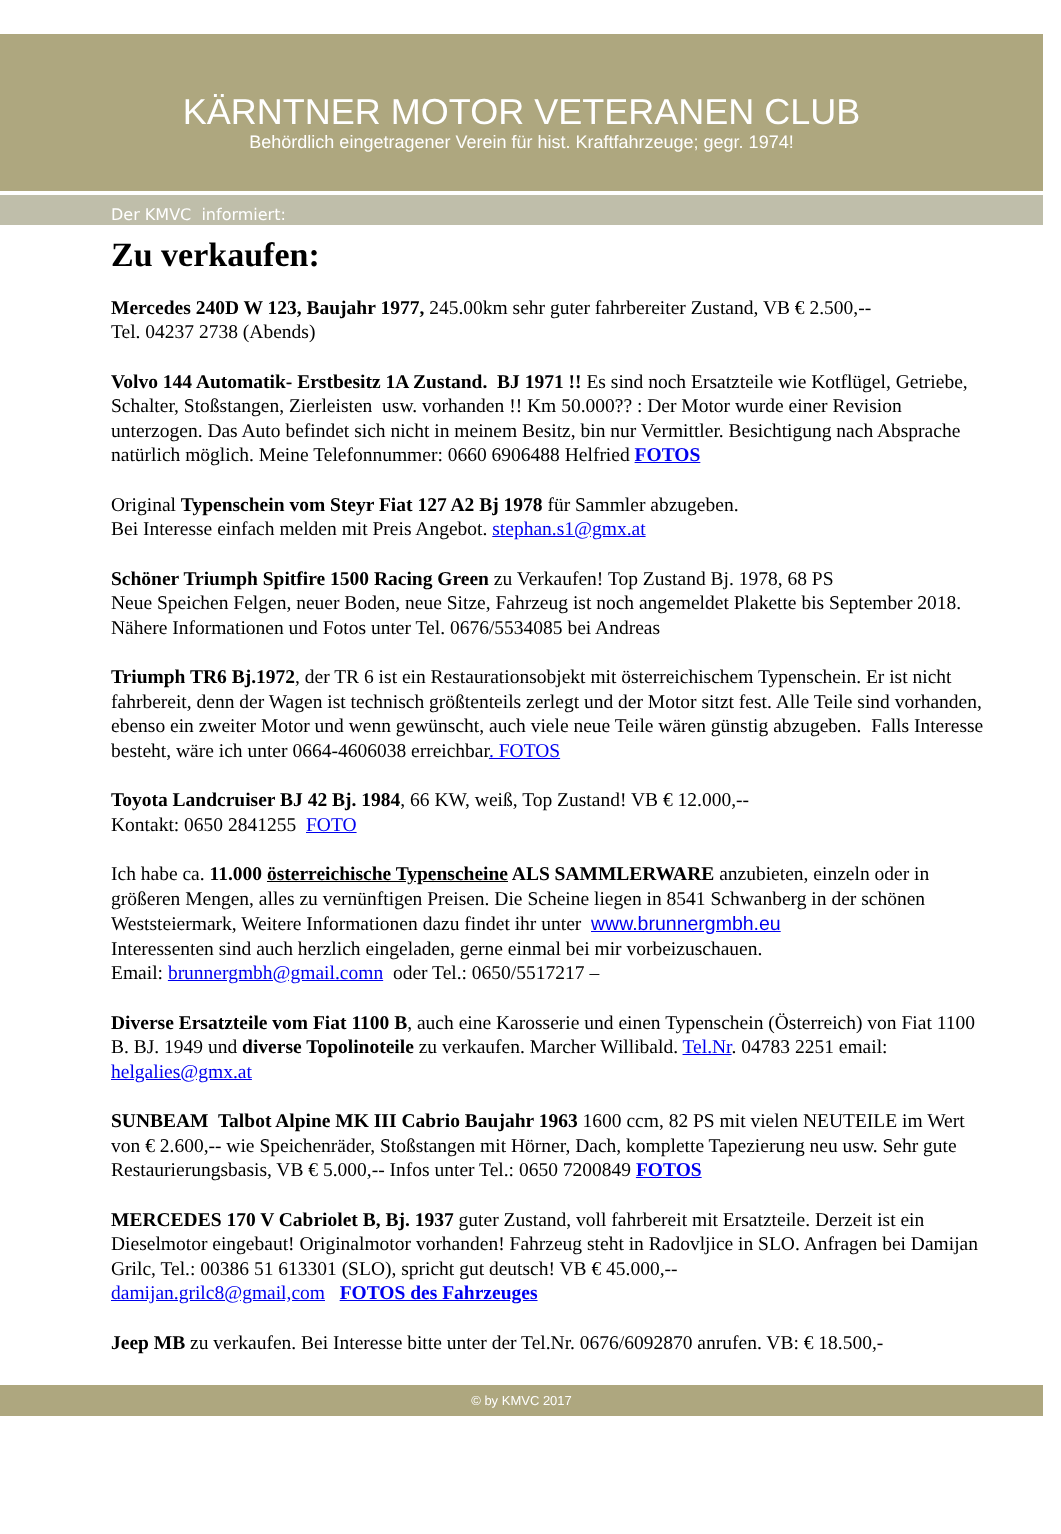KÄRNTNER MOTOR VETERANEN CLUB
Behördlich eingetragener Verein für hist. Kraftfahrzeuge; gegr. 1974!
Der KMVC informiert:
Zu verkaufen:
Mercedes 240D W 123, Baujahr 1977, 245.00km sehr guter fahrbereiter Zustand, VB € 2.500,--
Tel. 04237 2738 (Abends)
Volvo 144 Automatik- Erstbesitz 1A Zustand. BJ 1971 !! Es sind noch Ersatzteile wie Kotflügel, Getriebe, Schalter, Stoßstangen, Zierleisten usw. vorhanden !! Km 50.000?? : Der Motor wurde einer Revision unterzogen. Das Auto befindet sich nicht in meinem Besitz, bin nur Vermittler. Besichtigung nach Absprache natürlich möglich. Meine Telefonnummer: 0660 6906488 Helfried FOTOS
Original Typenschein vom Steyr Fiat 127 A2 Bj 1978 für Sammler abzugeben.
Bei Interesse einfach melden mit Preis Angebot. stephan.s1@gmx.at
Schöner Triumph Spitfire 1500 Racing Green zu Verkaufen! Top Zustand Bj. 1978, 68 PS
Neue Speichen Felgen, neuer Boden, neue Sitze, Fahrzeug ist noch angemeldet Plakette bis September 2018. Nähere Informationen und Fotos unter Tel. 0676/5534085 bei Andreas
Triumph TR6 Bj.1972, der TR 6 ist ein Restaurationsobjekt mit österreichischem Typenschein. Er ist nicht fahrbereit, denn der Wagen ist technisch größtenteils zerlegt und der Motor sitzt fest. Alle Teile sind vorhanden, ebenso ein zweiter Motor und wenn gewünscht, auch viele neue Teile wären günstig abzugeben. Falls Interesse besteht, wäre ich unter 0664-4606038 erreichbar. FOTOS
Toyota Landcruiser BJ 42 Bj. 1984, 66 KW, weiß, Top Zustand! VB € 12.000,--
Kontakt: 0650 2841255 FOTO
Ich habe ca. 11.000 österreichische Typenscheine ALS SAMMLERWARE anzubieten, einzeln oder in größeren Mengen, alles zu vernünftigen Preisen. Die Scheine liegen in 8541 Schwanberg in der schönen Weststeiermark, Weitere Informationen dazu findet ihr unter www.brunnergmbh.eu
Interessenten sind auch herzlich eingeladen, gerne einmal bei mir vorbeizuschauen.
Email: brunnergmbh@gmail.comn oder Tel.: 0650/5517217 –
Diverse Ersatzteile vom Fiat 1100 B, auch eine Karosserie und einen Typenschein (Österreich) von Fiat 1100 B. BJ. 1949 und diverse Topolinoteile zu verkaufen. Marcher Willibald. Tel.Nr. 04783 2251 email: helgalies@gmx.at
SUNBEAM Talbot Alpine MK III Cabrio Baujahr 1963 1600 ccm, 82 PS mit vielen NEUTEILE im Wert von € 2.600,-- wie Speichenräder, Stoßstangen mit Hörner, Dach, komplette Tapezierung neu usw. Sehr gute Restaurierungsbasis, VB € 5.000,-- Infos unter Tel.: 0650 7200849 FOTOS
MERCEDES 170 V Cabriolet B, Bj. 1937 guter Zustand, voll fahrbereit mit Ersatzteile. Derzeit ist ein Dieselmotor eingebaut! Originalmotor vorhanden! Fahrzeug steht in Radovljice in SLO. Anfragen bei Damijan Grilc, Tel.: 00386 51 613301 (SLO), spricht gut deutsch! VB € 45.000,--
damijan.grilc8@gmail,com FOTOS des Fahrzeuges
Jeep MB zu verkaufen. Bei Interesse bitte unter der Tel.Nr. 0676/6092870 anrufen. VB: € 18.500,-
© by KMVC 2017